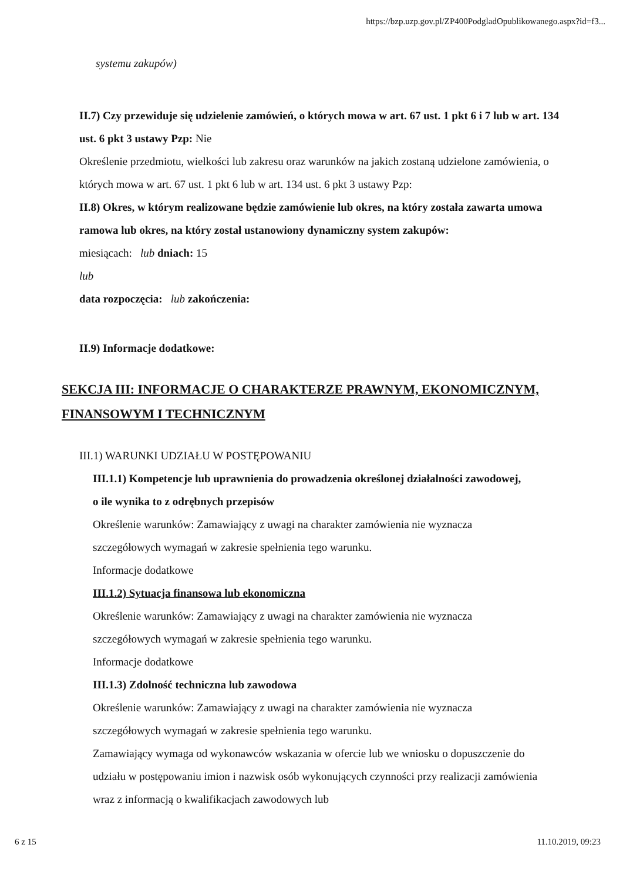https://bzp.uzp.gov.pl/ZP400PodgladOpublikowanego.aspx?id=f3...
systemu zakupów)
II.7) Czy przewiduje się udzielenie zamówień, o których mowa w art. 67 ust. 1 pkt 6 i 7 lub w art. 134 ust. 6 pkt 3 ustawy Pzp: Nie
Określenie przedmiotu, wielkości lub zakresu oraz warunków na jakich zostaną udzielone zamówienia, o których mowa w art. 67 ust. 1 pkt 6 lub w art. 134 ust. 6 pkt 3 ustawy Pzp:
II.8) Okres, w którym realizowane będzie zamówienie lub okres, na który została zawarta umowa ramowa lub okres, na który został ustanowiony dynamiczny system zakupów:
miesiącach: lub dniach: 15
lub
data rozpoczęcia: lub zakończenia:
II.9) Informacje dodatkowe:
SEKCJA III: INFORMACJE O CHARAKTERZE PRAWNYM, EKONOMICZNYM, FINANSOWYM I TECHNICZNYM
III.1) WARUNKI UDZIAŁU W POSTĘPOWANIU
III.1.1) Kompetencje lub uprawnienia do prowadzenia określonej działalności zawodowej, o ile wynika to z odrębnych przepisów
Określenie warunków: Zamawiający z uwagi na charakter zamówienia nie wyznacza szczegółowych wymagań w zakresie spełnienia tego warunku.
Informacje dodatkowe
III.1.2) Sytuacja finansowa lub ekonomiczna
Określenie warunków: Zamawiający z uwagi na charakter zamówienia nie wyznacza szczegółowych wymagań w zakresie spełnienia tego warunku.
Informacje dodatkowe
III.1.3) Zdolność techniczna lub zawodowa
Określenie warunków: Zamawiający z uwagi na charakter zamówienia nie wyznacza szczegółowych wymagań w zakresie spełnienia tego warunku.
Zamawiający wymaga od wykonawców wskazania w ofercie lub we wniosku o dopuszczenie do udziału w postępowaniu imion i nazwisk osób wykonujących czynności przy realizacji zamówienia wraz z informacją o kwalifikacjach zawodowych lub
6 z 15 11.10.2019, 09:23